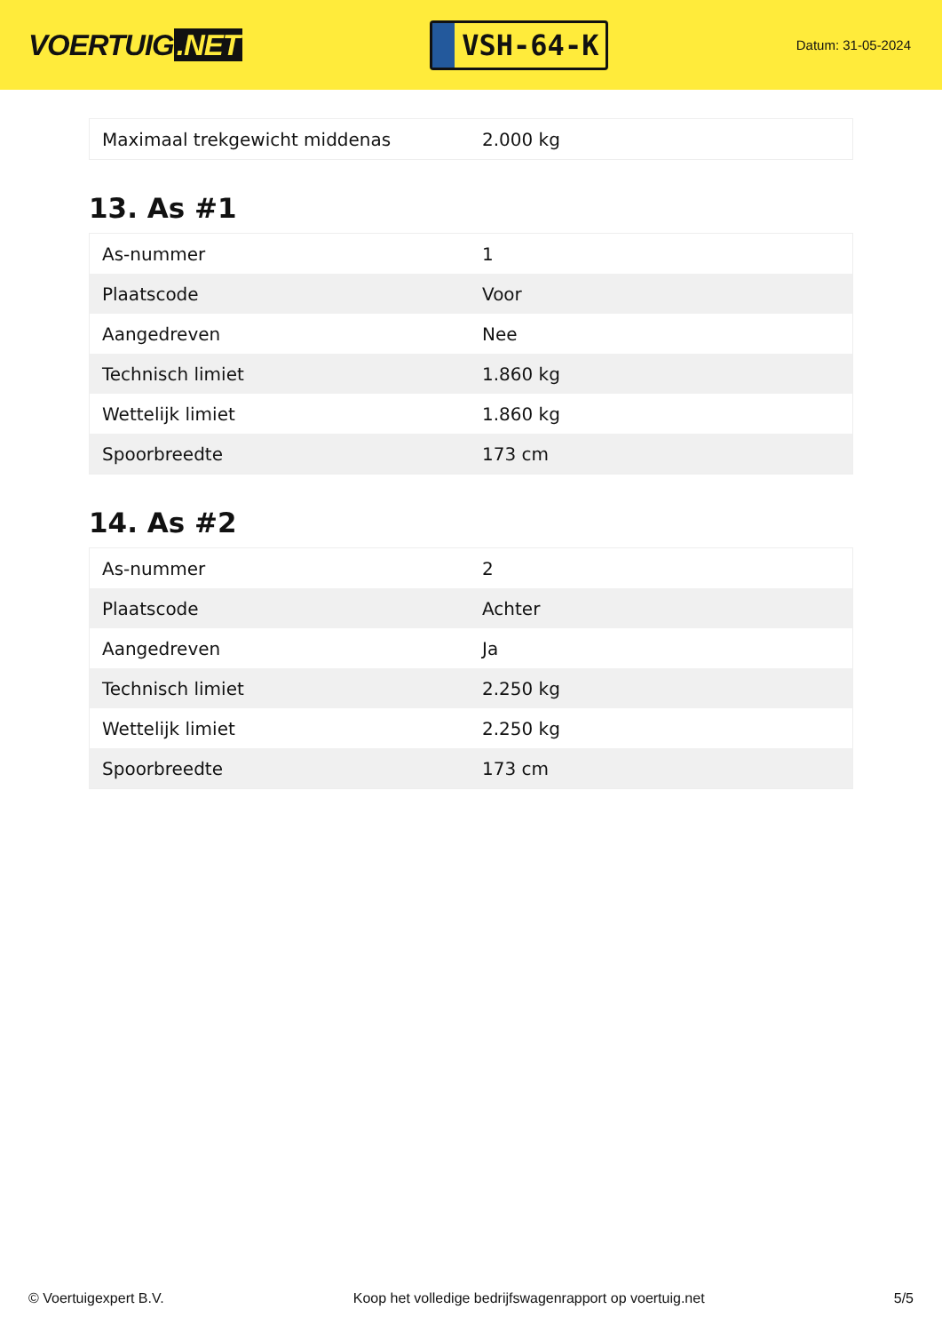VOERTUIG.NET
VSH-64-K
Datum: 31-05-2024
| Maximaal trekgewicht middenas | 2.000 kg |
13. As #1
| As-nummer | 1 |
| Plaatscode | Voor |
| Aangedreven | Nee |
| Technisch limiet | 1.860 kg |
| Wettelijk limiet | 1.860 kg |
| Spoorbreedte | 173 cm |
14. As #2
| As-nummer | 2 |
| Plaatscode | Achter |
| Aangedreven | Ja |
| Technisch limiet | 2.250 kg |
| Wettelijk limiet | 2.250 kg |
| Spoorbreedte | 173 cm |
© Voertuigexpert B.V. Koop het volledige bedrijfswagenrapport op voertuig.net 5/5